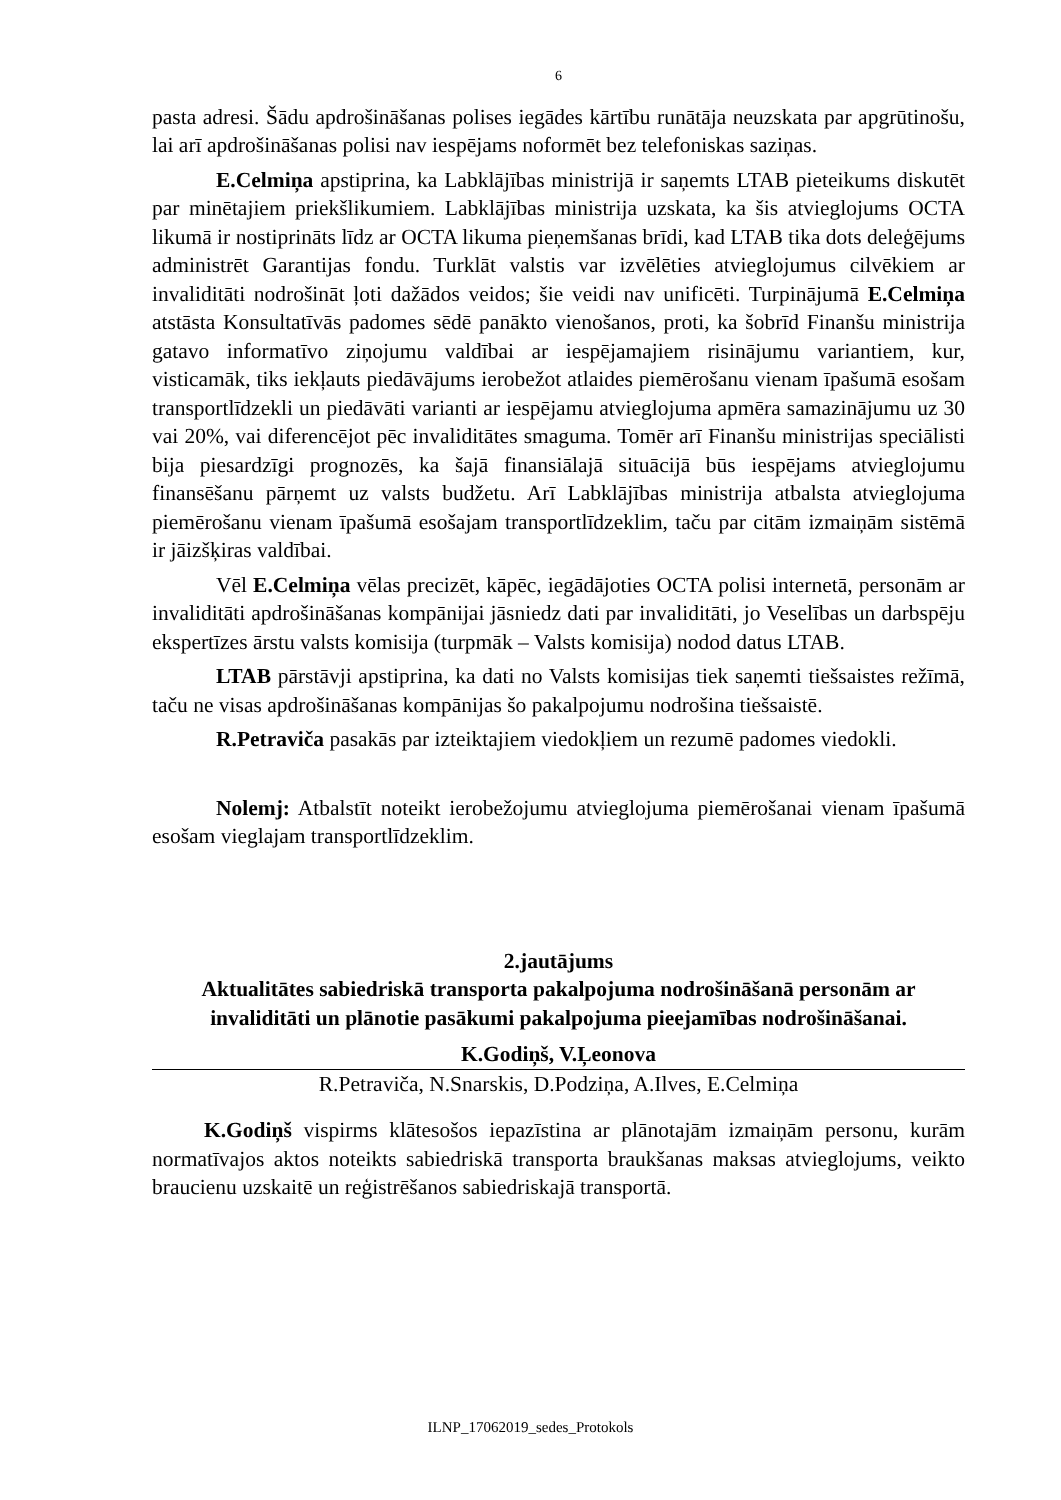6
pasta adresi. Šādu apdrošināšanas polises iegādes kārtību runātāja neuzskata par apgrūtinošu, lai arī apdrošināšanas polisi nav iespējams noformēt bez telefoniskas saziņas.
E.Celmiņa apstiprina, ka Labklājības ministrijā ir saņemts LTAB pieteikums diskutēt par minētajiem priekšlikumiem. Labklājības ministrija uzskata, ka šis atvieglojums OCTA likumā ir nostiprināts līdz ar OCTA likuma pieņemšanas brīdi, kad LTAB tika dots deleģējums administrēt Garantijas fondu. Turklāt valstis var izvēlēties atvieglojumus cilvēkiem ar invaliditāti nodrošināt ļoti dažādos veidos; šie veidi nav unificēti. Turpinājumā E.Celmiņa atstāsta Konsultatīvās padomes sēdē panākto vienošanos, proti, ka šobrīd Finanšu ministrija gatavo informatīvo ziņojumu valdībai ar iespējamajiem risinājumu variantiem, kur, visticamāk, tiks iekļauts piedāvājums ierobežot atlaides piemērošanu vienam īpašumā esošam transportlīdzekli un piedāvāti varianti ar iespējamu atvieglojuma apmēra samazinājumu uz 30 vai 20%, vai diferencējot pēc invaliditātes smaguma. Tomēr arī Finanšu ministrijas speciālisti bija piesardzīgi prognozēs, ka šajā finansiālajā situācijā būs iespējams atvieglojumu finansēšanu pārņemt uz valsts budžetu. Arī Labklājības ministrija atbalsta atvieglojuma piemērošanu vienam īpašumā esošajam transportlīdzeklim, taču par citām izmaiņām sistēmā ir jāizšķiras valdībai.
Vēl E.Celmiņa vēlas precizēt, kāpēc, iegādājoties OCTA polisi internetā, personām ar invaliditāti apdrošināšanas kompānijai jāsniedz dati par invaliditāti, jo Veselības un darbspēju ekspertīzes ārstu valsts komisija (turpmāk – Valsts komisija) nodod datus LTAB.
LTAB pārstāvji apstiprina, ka dati no Valsts komisijas tiek saņemti tiešsaistes režīmā, taču ne visas apdrošināšanas kompānijas šo pakalpojumu nodrošina tiešsaistē.
R.Petraviča pasakās par izteiktajiem viedokļiem un rezumē padomes viedokli.
Nolemj: Atbalstīt noteikt ierobežojumu atvieglojuma piemērošanai vienam īpašumā esošam vieglajam transportlīdzeklim.
2.jautājums
Aktualitātes sabiedriskā transporta pakalpojuma nodrošināšanā personām ar invaliditāti un plānotie pasākumi pakalpojuma pieejamības nodrošināšanai.
K.Godiņš, V.Ļeonova
R.Petraviča, N.Snarskis, D.Podziņa, A.Ilves, E.Celmiņa
K.Godiņš vispirms klātesošos iepazīstina ar plānotajām izmaiņām personu, kurām normatīvajos aktos noteikts sabiedriskā transporta braukšanas maksas atvieglojums, veikto braucienu uzskaitē un reģistrēšanos sabiedriskajā transportā.
ILNP_17062019_sedes_Protokols